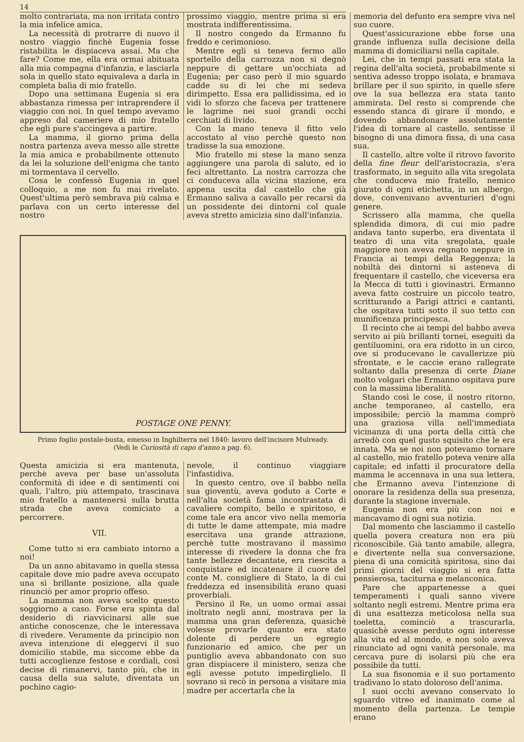14
molto contrariata, ma non irritata contro la mia infelice amica.
La necessità di protrarre di nuovo il nostro viaggio finchè Eugenia fosse ristabilita le dispiaceva assai. Ma che fare? Come me, ella era ormai abituata alla mia compagna d'infanzia, e lasciarla sola in quello stato equivaleva a darla in completa balìa di mio fratello.
Dopo una settimana Eugenia si era abbastanza rimessa per intraprendere il viaggio con noi. In quel tempo avevamo appreso dal cameriere di mio fratello che egli pure s'accingeva a partire.
La mamma, il giorno prima della nostra partenza aveva messo alle strette la mia amica e probabilmente ottenuto da lei la soluzione dell'enigma che tanto mi tormentava il cervello.
Cosa le confessò Eugenia in quel colloquio, a me non fu mai rivelato. Quest'ultima però sembrava più calma e parlava con un certo interesse del nostro
prossimo viaggio, mentre prima si era mostrata indifferentissima.
Il nostro congedo da Ermanno fu freddo e cerimonioso.
Mentre egli si teneva fermo allo sportello della carrozza non si degnò neppure di gettare un'occhiata ad Eugenia; per caso però il mio sguardo cadde su di lei che mi sedeva dirimpetto. Essa era pallidissima, ed io vidi lo sforzo che faceva per trattenere le lagrime nei suoi grandi occhi cerchiati di livido.
Con la mano teneva il fitto velo accostato al viso perchè questo non tradisse la sua emozione.
Mio fratello mi stese la mano senza aggiungere una parola di saluto, ed io feci altrettanto. La nostra carrozza che ci conduceva alla vicina stazione, era appena uscita dal castello che già Ermanno saliva a cavallo per recarsi da un possidente dei dintorni col quale aveva stretto amicizia sino dall'infanzia.
POSTAGE ONE PENNY.
Primo foglio postale-busta, emesso in Inghilterra nel 1840: lavoro dell'incisore Mulready.
(Vedi le Curiosità di capo d'anno a pag. 6).
Questa amicizia si era mantenuta, perchè aveva per base un'assoluta conformità di idee e di sentimenti coi quali, l'altro, più attempato, trascinava mio fratello a mantenersi sulla brutta strada che aveva comiciato a percorrere.
VII.
Come tutto si era cambiato intorno a noi!
Da un anno abitavamo in quella stessa capitale dove mio padre aveva occupato una sì brillante posizione, alla quale rinunciò per amor proprio offeso.
La mamma non aveva scelto questo soggiorno a caso. Forse era spinta dal desiderio di riavvicinarsi alle sue antiche conoscenze, che le interessava di rivedere. Veramente da principio non aveva intenzione di eleggervi il suo domicilio stabile, ma siccome ebbe da tutti accoglienze festose e cordiali, così decise di rimanervi, tanto più, che in causa della sua salute, diventata un pochino cagio-
nevole, il continuo viaggiare l'infastidiva.
In questo centro, ove il babbo nella sua gioventù, aveva goduto a Corte e nell'alta società fama incontrastata di cavaliere compito, bello e spiritoso, e come tale era ancor vivo nella memoria di tutte le dame attempate, mia madre esercitava una grande attrazione, perchè tutte mostravano il massimo interesse di rivedere la donna che fra tante bellezze decantate, era riescita a conquistare ed incatenare il cuore del conte M. consigliere di Stato, la di cui freddezza ed insensibilità erano quasi proverbiali.
Persino il Re, un uomo ormai assai inoltrato negli anni, mostrava per la mamma una gran deferenza, quasichè volesse provarle quanto era stato dolente di perdere un egregio funzionario ed amico, che per un puntiglio aveva abbandonato con suo gran dispiacere il ministero, senza che egli avesse potuto impedirglielo. Il sovrano si recò in persona a visitare mia madre per accertarla che la
memoria del defunto era sempre viva nel suo cuore.
Quest'assicurazione ebbe forse una grande influenza sulla decisione della mamma di domiciliarsi nella capitale.
Lei, che in tempi passati era stata la regina dell'alta società, probabilmente si sentiva adesso troppo isolata, e bramava brillare per il suo spirito, in quelle sfere ove la sua bellezza era stata tanto ammirata. Del resto si comprende che essendo stanca di girare il mondo, e dovendo abbandonare assolutamente l'idea di tornare al castello, sentisse il bisogno di una dimora fissa, di una casa sua.
Il castello, altre volte il ritrovo favorito della fine fleur dell'aristocrazia, s'era trasformato, in seguito alla vita sregolata che conduceva mio fratello, nemico giurato di ogni etichetta, in un albergo, dove, convenivano avventurieri d'ogni genere.
Scrissero alla mamma, che quella splendida dimora, di cui mio padre andava tanto superbo, era diventata il teatro di una vita sregolata, quale maggiore non aveva regnato neppure in Francia ai tempi della Reggenza; la nobiltà dei dintorni si asteneva di frequentare il castello, che viceversa era la Mecca di tutti i giovinastri. Ermanno aveva fatto costruire un piccolo teatro, scritturando a Parigi attrici e cantanti, che ospitava tutti sotto il suo tetto con munificenza principesca.
Il recinto che ai tempi del babbo aveva servito ai più brillanti tornei, eseguiti da gentiluomini, ora era ridotto in un circo, ove si producevano le cavallerizze più sfrontate, e le caccie erano rallegrate soltanto dalla presenza di certe Diane molto volgari che Ermanno ospitava pure con la massima liberalità.
Stando così le cose, il nostro ritorno, anche temporaneo, al castello, era impossibile; perciò la mamma comprò una graziosa villa nell'immediata vicinanza di una porta della città che arredò con quel gusto squisito che le era innata. Ma se noi non potevamo tornare al castello, mio fratello poteva venire alla capitale; ed infatti il procuratore della mamma le accennava in una sua lettera, che Ermanno aveva l'intenzione di onorare la residenza della sua presenza, durante la stagione invernale.
Eugenia non era più con noi e mancavamo di ogni sua notizia.
Dal momento che lasciammo il castello quella povera creatura non era più riconoscibile. Già tanto amabile, allegra, e divertente nella sua conversazione, piena di una comicità spiritosa, sino dai primi giorni del viaggio si era fatta pensierosa, taciturna e melanconica.
Pare che appartenesse a quei temperamenti i quali sanno vivere soltanto negli estremi. Mentre prima era di una esattezza meticolosa nella sua toeletta, cominciò a trascurarla, quasichè avesse perduto ogni interesse alla vita ed al mondo, e non solo aveva rinunciato ad ogni vanità personale, ma cercava pure di isolarsi più che era possibile da tutti.
La sua fisonomia e il suo portamento tradivano lo stato doloroso dell'anima.
I suoi occhi avevano conservato lo sguardo vitreo ed inanimato come al momento della partenza. Le tempie erano